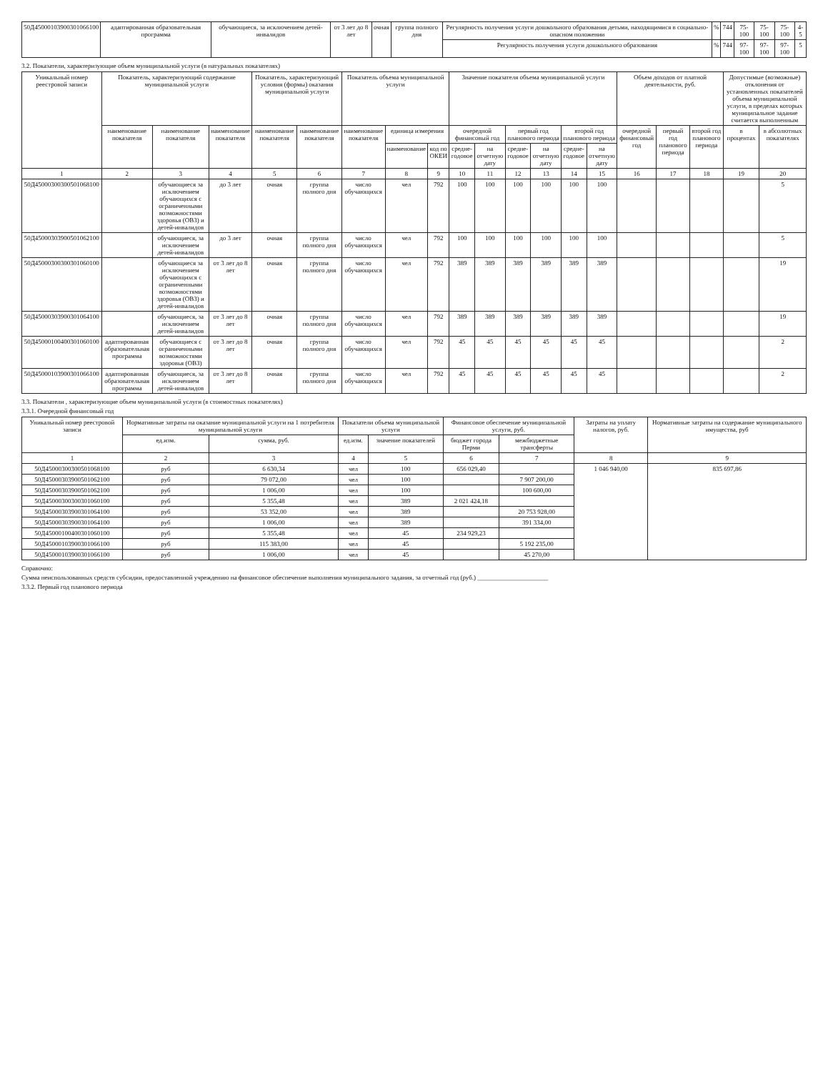| 50Д45000103900301066100 | адаптированная образовательная программа | обучающиеся, за исключением детей-инвалидов | от 3 лет до 8 лет | очная | группа полного дня | Регулярность получения услуги дошкольного образования детьми, находящимися в социально-опасном положении | % | 744 | 75-100 | 75-100 | 75-100 | 4-5 |
| | | | | | | Регулярность получения услуги дошкольного образования | % | 744 | 97-100 | 97-100 | 97-100 | 5 |
3.2. Показатели, характеризующие объем муниципальной услуги (в натуральных показателях)
| Уникальный номер реестровой записи | Показатель, характеризующий содержание муниципальной услуги | | | Показатель, характеризующий условия (формы) оказания муниципальной услуги | | Показатель объема муниципальной услуги | | | Значение показателя объема муниципальной услуги | | | | | | Объем доходов от платной деятельности, руб. | | | Допустимые (возможные) отклонения от установленных показателей объема муниципальной услуги, в пределах которых муниципальное задание считается выполненным | |
| --- | --- | --- | --- | --- | --- | --- | --- | --- | --- | --- | --- | --- | --- | --- | --- | --- | --- | --- | --- |
| | наименование показателя | наименование показателя | наименование показателя | наименование показателя | наименование показателя | наименование показателя | единица измерения | | очередной финансовый год | | первый год планового периода | | второй год планового периода | | очередной финансовый год | первый год планового периода | второй год планового периода | в процентах | в абсолютных показателях |
| | | | | | | | наименование | код по ОКЕИ | средне-годовое | на отчетную дату | средне-годовое | на отчетную дату | средне-годовое | на отчетную дату | | | | | |
| 1 | 2 | 3 | 4 | 5 | 6 | 7 | 8 | 9 | 10 | 11 | 12 | 13 | 14 | 15 | 16 | 17 | 18 | 19 | 20 |
| 50Д45000300300501068100 | | обучающиеся за исключением обучающихся с ограниченными возможностями здоровья (ОВЗ) и детей-инвалидов | до 3 лет | очная | группа полного дня | число обучающихся | чел | 792 | 100 | 100 | 100 | 100 | 100 | 100 | | | | | 5 |
| 50Д45000303900501062100 | | обучающиеся, за исключением детей-инвалидов | до 3 лет | очная | группа полного дня | число обучающихся | чел | 792 | 100 | 100 | 100 | 100 | 100 | 100 | | | | | 5 |
| 50Д45000300300301060100 | | обучающиеся за исключением обучающихся с ограниченными возможностями здоровья (ОВЗ) и детей-инвалидов | от 3 лет до 8 лет | очная | группа полного дня | число обучающихся | чел | 792 | 389 | 389 | 389 | 389 | 389 | 389 | | | | | 19 |
| 50Д45000303900301064100 | | обучающиеся, за исключением детей-инвалидов | от 3 лет до 8 лет | очная | группа полного дня | число обучающихся | чел | 792 | 389 | 389 | 389 | 389 | 389 | 389 | | | | | 19 |
| 50Д45000100400301060100 | адаптированная образовательная программа | обучающиеся с ограниченными возможностями здоровья (ОВЗ) | от 3 лет до 8 лет | очная | группа полного дня | число обучающихся | чел | 792 | 45 | 45 | 45 | 45 | 45 | 45 | | | | | 2 |
| 50Д45000103900301066100 | адаптированная образовательная программа | обучающиеся, за исключением детей-инвалидов | от 3 лет до 8 лет | очная | группа полного дня | число обучающихся | чел | 792 | 45 | 45 | 45 | 45 | 45 | 45 | | | | | 2 |
3.3. Показатели , характеризующие объем муниципальной услуги (в стоимостных показателях)
3.3.1. Очередной финансовый год
| Уникальный номер реестровой записи | Нормативные затраты на оказание муниципальной услуги на 1 потребителя муниципальной услуги | | Показатели объема муниципальной услуги | | Финансовое обеспечение муниципальной услуги, руб. | | Затраты на уплату налогов, руб. | Нормативные затраты на содержание муниципального имущества, руб |
| --- | --- | --- | --- | --- | --- | --- | --- | --- |
| | ед.изм. | сумма, руб. | ед.изм. | значение показателей | бюджет города Перми | межбюджетные трансферты | | |
| 1 | 2 | 3 | 4 | 5 | 6 | 7 | 8 | 9 |
| 50Д45000300300501068100 | руб | 6 630,34 | чел | 100 | 656 029,40 | | 1 046 940,00 | 835 697,86 |
| 50Д45000303900501062100 | руб | 79 072,00 | чел | 100 | | 7 907 200,00 | | |
| 50Д45000303900501062100 | руб | 1 006,00 | чел | 100 | | 100 600,00 | | |
| 50Д45000300300301060100 | руб | 5 355,48 | чел | 389 | 2 021 424,18 | | | |
| 50Д45000303900301064100 | руб | 53 352,00 | чел | 389 | | 20 753 928,00 | | |
| 50Д45000303900301064100 | руб | 1 006,00 | чел | 389 | | 391 334,00 | | |
| 50Д45000100400301060100 | руб | 5 355,48 | чел | 45 | 234 929,23 | | | |
| 50Д45000103900301066100 | руб | 115 383,00 | чел | 45 | | 5 192 235,00 | | |
| 50Д45000103900301066100 | руб | 1 006,00 | чел | 45 | | 45 270,00 | | |
Справочно:
Сумма неиспользованных средств субсидии, предоставленной учреждению на финансовое обеспечение выполнения муниципального задания, за отчетный год (руб.) ______________________
3.3.2. Первый год планового периода